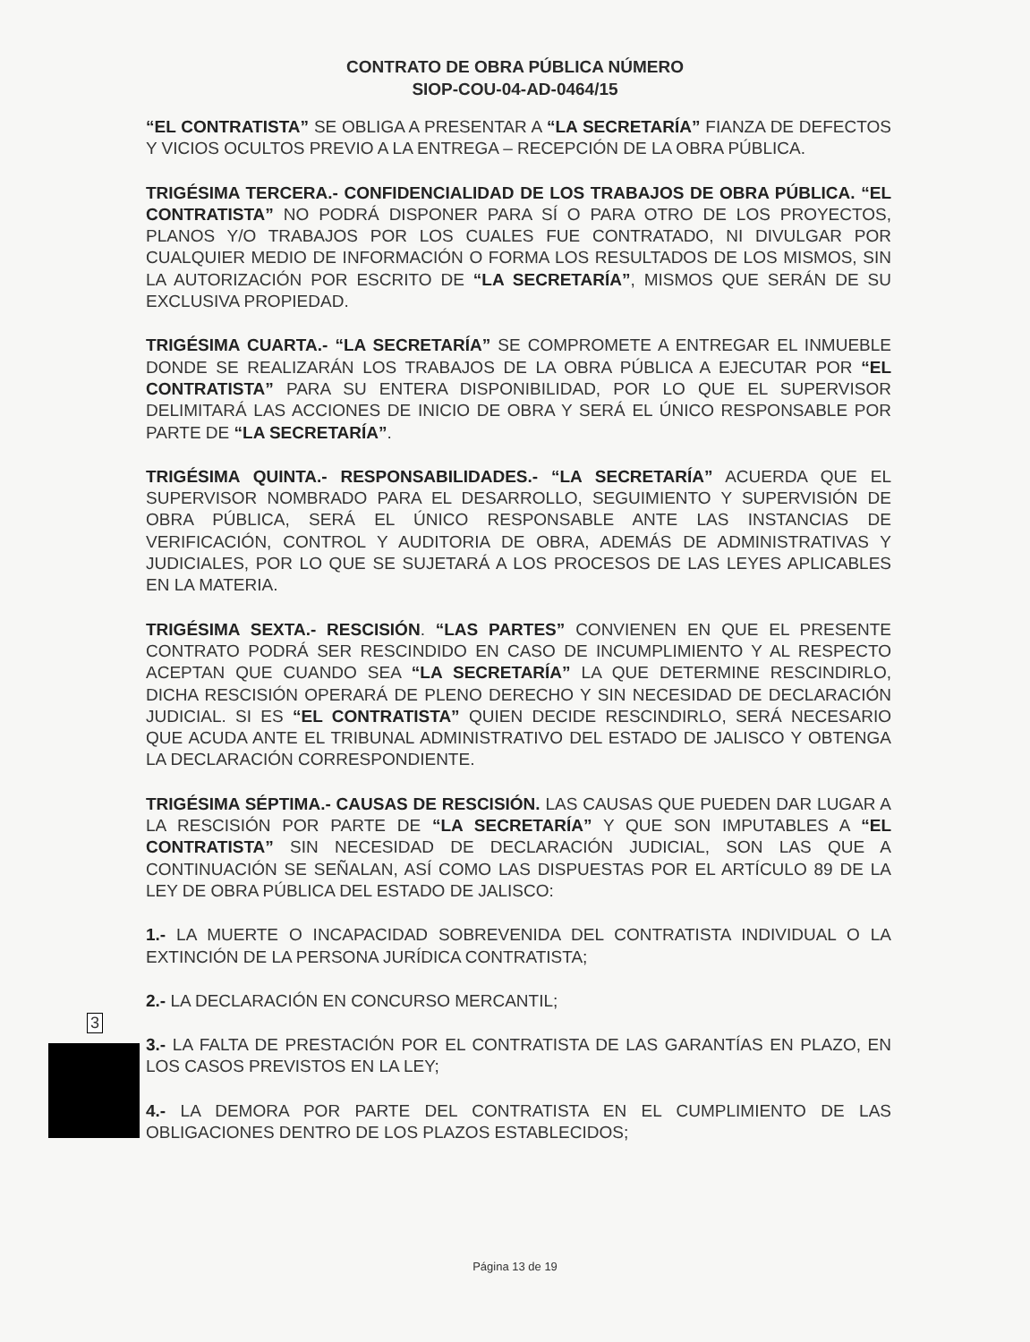CONTRATO DE OBRA PÚBLICA NÚMERO
SIOP-COU-04-AD-0464/15
“EL CONTRATISTA” SE OBLIGA A PRESENTAR A “LA SECRETARÍA” FIANZA DE DEFECTOS Y VICIOS OCULTOS PREVIO A LA ENTREGA – RECEPCIÓN DE LA OBRA PÚBLICA.
TRIGÉSIMA TERCERA.- CONFIDENCIALIDAD DE LOS TRABAJOS DE OBRA PÚBLICA. “EL CONTRATISTA” NO PODRÁ DISPONER PARA SÍ O PARA OTRO DE LOS PROYECTOS, PLANOS Y/O TRABAJOS POR LOS CUALES FUE CONTRATADO, NI DIVULGAR POR CUALQUIER MEDIO DE INFORMACIÓN O FORMA LOS RESULTADOS DE LOS MISMOS, SIN LA AUTORIZACIÓN POR ESCRITO DE “LA SECRETARÍA”, MISMOS QUE SERÁN DE SU EXCLUSIVA PROPIEDAD.
TRIGÉSIMA CUARTA.- “LA SECRETARÍA” SE COMPROMETE A ENTREGAR EL INMUEBLE DONDE SE REALIZARÁN LOS TRABAJOS DE LA OBRA PÚBLICA A EJECUTAR POR “EL CONTRATISTA” PARA SU ENTERA DISPONIBILIDAD, POR LO QUE EL SUPERVISOR DELIMITARÁ LAS ACCIONES DE INICIO DE OBRA Y SERÁ EL ÚNICO RESPONSABLE POR PARTE DE “LA SECRETARÍA”.
TRIGÉSIMA QUINTA.- RESPONSABILIDADES.- “LA SECRETARÍA” ACUERDA QUE EL SUPERVISOR NOMBRADO PARA EL DESARROLLO, SEGUIMIENTO Y SUPERVISIÓN DE OBRA PÚBLICA, SERÁ EL ÚNICO RESPONSABLE ANTE LAS INSTANCIAS DE VERIFICACIÓN, CONTROL Y AUDITORIA DE OBRA, ADEMÁS DE ADMINISTRATIVAS Y JUDICIALES, POR LO QUE SE SUJETARÁ A LOS PROCESOS DE LAS LEYES APLICABLES EN LA MATERIA.
TRIGÉSIMA SEXTA.- RESCISIÓN. “LAS PARTES” CONVIENEN EN QUE EL PRESENTE CONTRATO PODRÁ SER RESCINDIDO EN CASO DE INCUMPLIMIENTO Y AL RESPECTO ACEPTAN QUE CUANDO SEA “LA SECRETARÍA” LA QUE DETERMINE RESCINDIRLO, DICHA RESCISIÓN OPERARÁ DE PLENO DERECHO Y SIN NECESIDAD DE DECLARACIÓN JUDICIAL. SI ES “EL CONTRATISTA” QUIEN DECIDE RESCINDIRLO, SERÁ NECESARIO QUE ACUDA ANTE EL TRIBUNAL ADMINISTRATIVO DEL ESTADO DE JALISCO Y OBTENGA LA DECLARACIÓN CORRESPONDIENTE.
TRIGÉSIMA SÉPTIMA.- CAUSAS DE RESCISIÓN. LAS CAUSAS QUE PUEDEN DAR LUGAR A LA RESCISIÓN POR PARTE DE “LA SECRETARÍA” Y QUE SON IMPUTABLES A “EL CONTRATISTA” SIN NECESIDAD DE DECLARACIÓN JUDICIAL, SON LAS QUE A CONTINUACIÓN SE SEÑALAN, ASÍ COMO LAS DISPUESTAS POR EL ARTÍCULO 89 DE LA LEY DE OBRA PÚBLICA DEL ESTADO DE JALISCO:
1.- LA MUERTE O INCAPACIDAD SOBREVENIDA DEL CONTRATISTA INDIVIDUAL O LA EXTINCIÓN DE LA PERSONA JURÍDICA CONTRATISTA;
2.- LA DECLARACIÓN EN CONCURSO MERCANTIL;
3.- LA FALTA DE PRESTACIÓN POR EL CONTRATISTA DE LAS GARANTÍAS EN PLAZO, EN LOS CASOS PREVISTOS EN LA LEY;
4.- LA DEMORA POR PARTE DEL CONTRATISTA EN EL CUMPLIMIENTO DE LAS OBLIGACIONES DENTRO DE LOS PLAZOS ESTABLECIDOS;
3
Página 13 de 19